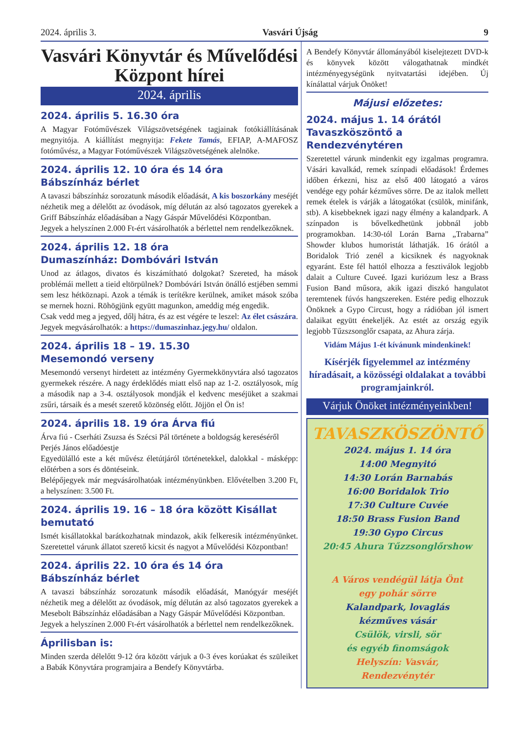2024. április 3. Vasvári Újság 9
Vasvári Könyvtár és Művelődési Központ hírei
2024. április
2024. április 5. 16.30 óra
A Magyar Fotóművészek Világszövetségének tagjainak fotókiállításának megnyitója. A kiállítást megnyitja: Fekete Tamás, EFIAP, A-MAFOSZ fotóművész, a Magyar Fotóművészek Világszövetségének alelnöke.
2024. április 12. 10 óra és 14 óra
Bábszínház bérlet
A tavaszi bábszínház sorozatunk második előadását, A kis boszorkány meséjét nézhetik meg a délelőtt az óvodások, míg délután az alsó tagozatos gyerekek a Griff Bábszínház előadásában a Nagy Gáspár Művelődési Központban.
Jegyek a helyszínen 2.000 Ft-ért vásárolhatók a bérlettel nem rendelkezőknek.
2024. április 12. 18 óra
Dumaszínház: Dombóvári István
Unod az átlagos, divatos és kiszámítható dolgokat? Szereted, ha mások problémái mellett a tieid eltörpülnek? Dombóvári István önálló estjében semmi sem lesz hétköznapi. Azok a témák is terítékre kerülnek, amiket mások szóba se mernek hozni. Röhögjünk együtt magunkon, ameddig még engedik.
Csak vedd meg a jegyed, dőlj hátra, és az est végére te leszel: Az élet császára.
Jegyek megvásárolhatók: a https://dumaszinhaz.jegy.hu/ oldalon.
2024. április 18 – 19. 15.30
Mesemondó verseny
Mesemondó versenyt hirdetett az intézmény Gyermekkönyvtára alsó tagozatos gyermekek részére. A nagy érdeklődés miatt első nap az 1-2. osztályosok, míg a második nap a 3-4. osztályosok mondják el kedvenc meséjüket a szakmai zsűri, társaik és a mesét szerető közönség előtt. Jöjjön el Ön is!
2024. április 18. 19 óra Árva fiú
Árva fiú - Cserháti Zsuzsa és Szécsi Pál története a boldogság kereséséről
Perjés János előadóestje
Egyedülálló este a két művész életútjáról történetekkel, dalokkal - másképp: előtérben a sors és döntéseink.
Belépőjegyek már megvásárolhatóak intézményünkben. Elővételben 3.200 Ft, a helyszínen: 3.500 Ft.
2024. április 19. 16 – 18 óra között Kisállat bemutató
Ismét kisállatokkal barátkozhatnak mindazok, akik felkeresik intézményünket. Szeretettel várunk állatot szerető kicsit és nagyot a Művelődési Központban!
2024. április 22. 10 óra és 14 óra
Bábszínház bérlet
A tavaszi bábszínház sorozatunk második előadását, Manógyár meséjét nézhetik meg a délelőtt az óvodások, míg délután az alsó tagozatos gyerekek a Mesebolt Bábszínház előadásában a Nagy Gáspár Művelődési Központban.
Jegyek a helyszínen 2.000 Ft-ért vásárolhatók a bérlettel nem rendelkezőknek.
Áprilisban is:
Minden szerda délelőtt 9-12 óra között várjuk a 0-3 éves korúakat és szüleiket a Babák Könyvtára programjaira a Bendefy Könyvtárba.
A Bendefy Könyvtár állományából kiselejtezett DVD-k és könyvek között válogathatnak mindkét intézményegységünk nyitvatartási idejében. Új kínálattal várjuk Önöket!
Májusi előzetes:
2024. május 1. 14 órától
Tavaszköszöntő a Rendezvénytéren
Szeretettel várunk mindenkit egy izgalmas programra. Vásári kavalkád, remek színpadi előadások! Érdemes időben érkezni, hisz az első 400 látogató a város vendége egy pohár kézműves sörre. De az italok mellett remek ételek is várják a látogatókat (csülök, minifánk, stb). A kisebbeknek igazi nagy élmény a kalandpark. A színpadon is bővelkedhetünk jobbnál jobb programokban. 14:30-tól Lorán Barna „Trabarna” Showder klubos humoristát láthatják. 16 órától a Boridalok Trió zenél a kicsiknek és nagyoknak egyaránt. Este fél hattól elhozza a fesztiválok legjobb dalait a Culture Cuveé. Igazi kuriózum lesz a Brass Fusion Band műsora, akik igazi diszkó hangulatot teremtenek fúvós hangszereken. Estére pedig elhozzuk Önöknek a Gypo Circust, hogy a rádióban jól ismert dalaikat együtt énekeljék. Az estét az ország egyik legjobb Tűzszsonglőr csapata, az Ahura zárja.
Vidám Május 1-ét kívánunk mindenkinek!
Kísérjék figyelemmel az intézmény híradásait, a közösségi oldalakat a további programjainkról.
Várjuk Önöket intézményeinkben!
TAVASZKÖSZÖNTŐ
2024. május 1. 14 óra
14:00 Megnyitó
14:30 Lorán Barnabás
16:00 Boridalok Trio
17:30 Culture Cuvée
18:50 Brass Fusion Band
19:30 Gypo Circus
20:45 Ahura Tűzzsonglőrshow
A Város vendégül látja Önt
egy pohár sörre
Kalandpark, lovaglás
kézműves vásár
Csülök, virsli, sör
és egyéb finomságok
Helyszín: Vasvár,
Rendezvénytér